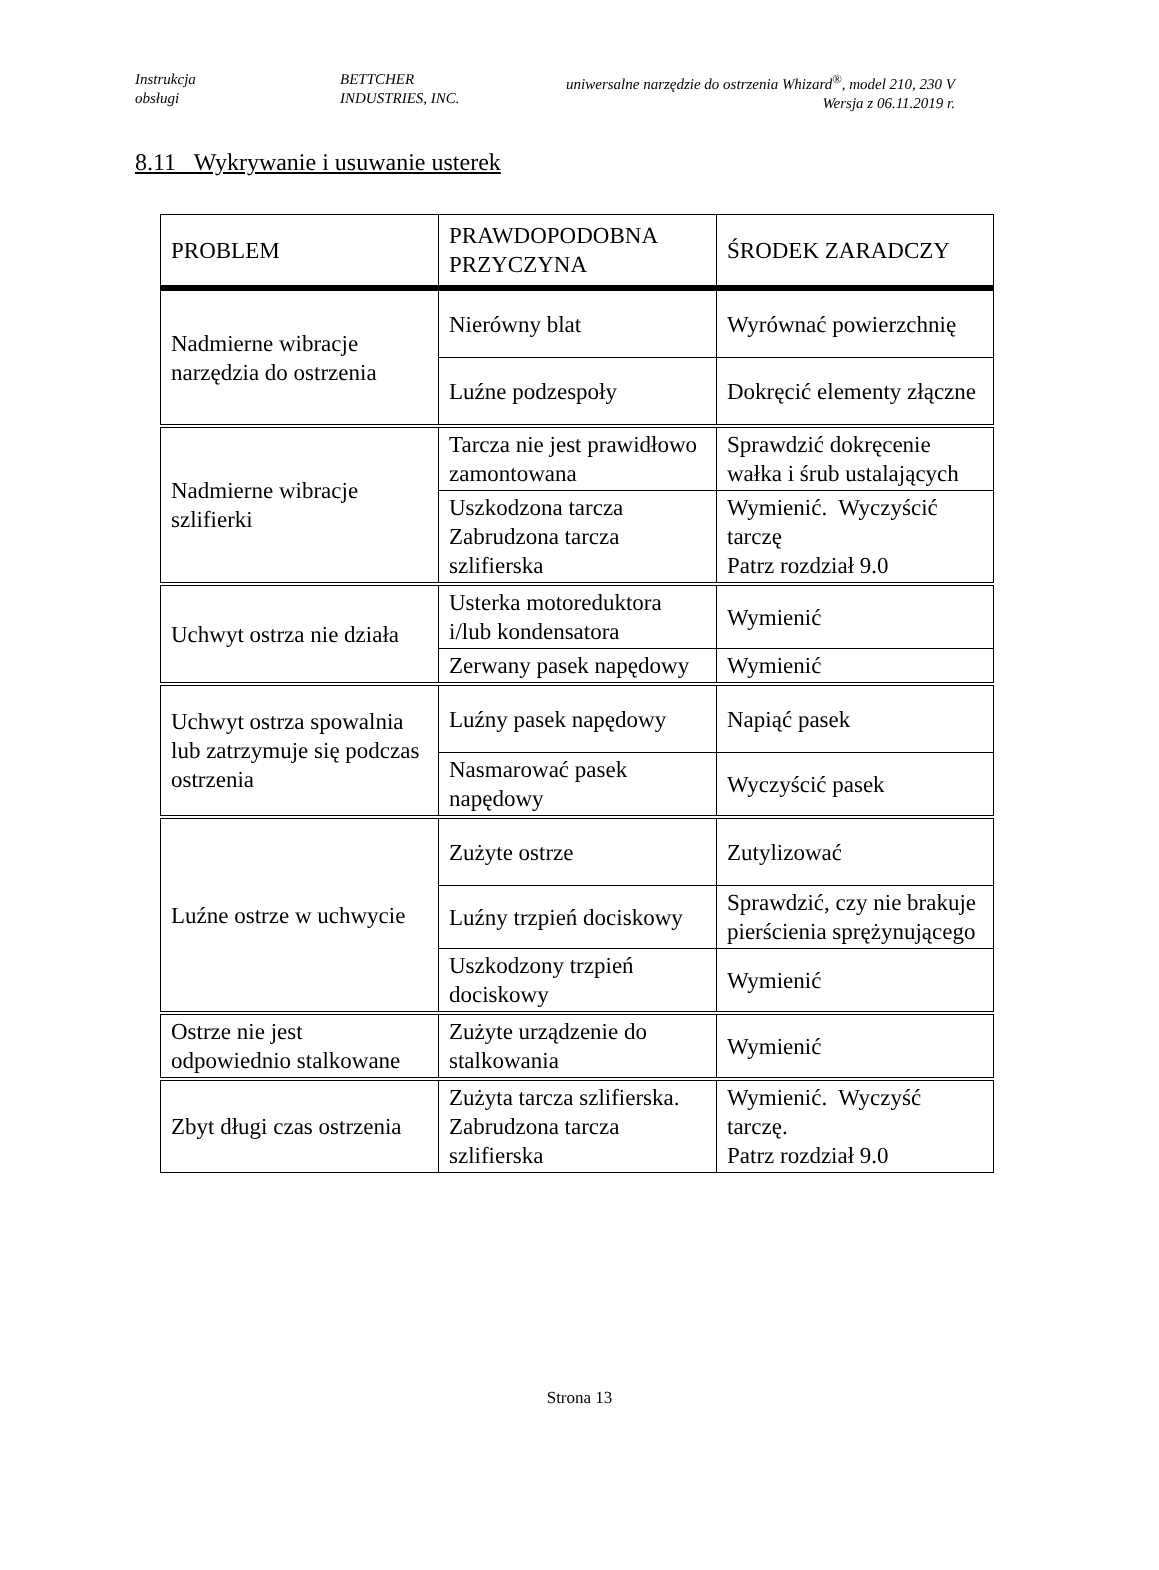Instrukcja
obsługi
BETTCHER
INDUSTRIES, INC.
uniwersalne narzędzie do ostrzenia Whizard<sup>®</sup>, model 210, 230 V
Wersja z 06.11.2019 r.
8.11 Wykrywanie i usuwanie usterek
| PROBLEM | PRAWDOPODOBNA PRZYCZYNA | ŚRODEK ZARADCZY |
| --- | --- | --- |
| Nadmierne wibracje narzędzia do ostrzenia | Nierówny blat | Wyrównać powierzchnię |
| | Luźne podzespoły | Dokręcić elementy złączne |
| Nadmierne wibracje szlifierki | Tarcza nie jest prawidłowo zamontowana | Sprawdzić dokręcenie wałka i śrub ustalających |
| | Uszkodzona tarcza Zabrudzona tarcza szlifierska | Wymienić. Wyczyścić tarczę Patrz rozdział 9.0 |
| Uchwyt ostrza nie działa | Usterka motoreduktora i/lub kondensatora | Wymienić |
| | Zerwany pasek napędowy | Wymienić |
| Uchwyt ostrza spowalnia lub zatrzymuje się podczas ostrzenia | Luźny pasek napędowy | Napiąć pasek |
| | Nasmarować pasek napędowy | Wyczyścić pasek |
| Luźne ostrze w uchwycie | Zużyte ostrze | Zutylizować |
| | Luźny trzpień dociskowy | Sprawdzić, czy nie brakuje pierścienia sprężynującego |
| | Uszkodzony trzpień dociskowy | Wymienić |
| Ostrze nie jest odpowiednio stalkowane | Zużyte urządzenie do stalkowania | Wymienić |
| Zbyt długi czas ostrzenia | Zużyta tarcza szlifierska. Zabrudzona tarcza szlifierska | Wymienić. Wyczyść tarczę. Patrz rozdział 9.0 |
Strona 13